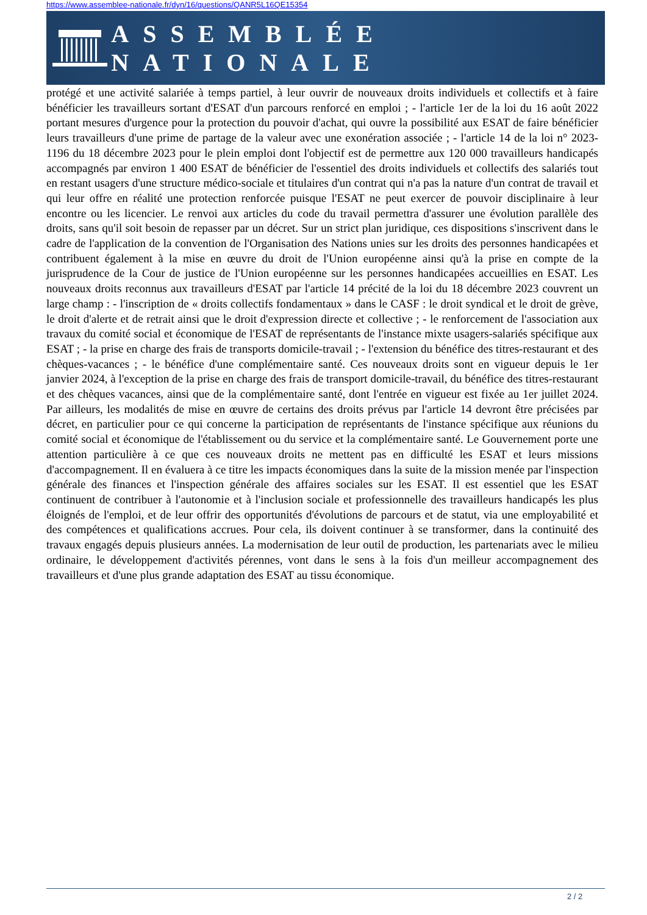https://www.assemblee-nationale.fr/dyn/16/questions/QANR5L16QE15354
ASSEMBLÉE NATIONALE
protégé et une activité salariée à temps partiel, à leur ouvrir de nouveaux droits individuels et collectifs et à faire bénéficier les travailleurs sortant d'ESAT d'un parcours renforcé en emploi ; - l'article 1er de la loi du 16 août 2022 portant mesures d'urgence pour la protection du pouvoir d'achat, qui ouvre la possibilité aux ESAT de faire bénéficier leurs travailleurs d'une prime de partage de la valeur avec une exonération associée ; - l'article 14 de la loi n° 2023-1196 du 18 décembre 2023 pour le plein emploi dont l'objectif est de permettre aux 120 000 travailleurs handicapés accompagnés par environ 1 400 ESAT de bénéficier de l'essentiel des droits individuels et collectifs des salariés tout en restant usagers d'une structure médico-sociale et titulaires d'un contrat qui n'a pas la nature d'un contrat de travail et qui leur offre en réalité une protection renforcée puisque l'ESAT ne peut exercer de pouvoir disciplinaire à leur encontre ou les licencier. Le renvoi aux articles du code du travail permettra d'assurer une évolution parallèle des droits, sans qu'il soit besoin de repasser par un décret. Sur un strict plan juridique, ces dispositions s'inscrivent dans le cadre de l'application de la convention de l'Organisation des Nations unies sur les droits des personnes handicapées et contribuent également à la mise en œuvre du droit de l'Union européenne ainsi qu'à la prise en compte de la jurisprudence de la Cour de justice de l'Union européenne sur les personnes handicapées accueillies en ESAT. Les nouveaux droits reconnus aux travailleurs d'ESAT par l'article 14 précité de la loi du 18 décembre 2023 couvrent un large champ : - l'inscription de « droits collectifs fondamentaux » dans le CASF : le droit syndical et le droit de grève, le droit d'alerte et de retrait ainsi que le droit d'expression directe et collective ; - le renforcement de l'association aux travaux du comité social et économique de l'ESAT de représentants de l'instance mixte usagers-salariés spécifique aux ESAT ; - la prise en charge des frais de transports domicile-travail ; - l'extension du bénéfice des titres-restaurant et des chèques-vacances ; - le bénéfice d'une complémentaire santé. Ces nouveaux droits sont en vigueur depuis le 1er janvier 2024, à l'exception de la prise en charge des frais de transport domicile-travail, du bénéfice des titres-restaurant et des chèques vacances, ainsi que de la complémentaire santé, dont l'entrée en vigueur est fixée au 1er juillet 2024. Par ailleurs, les modalités de mise en œuvre de certains des droits prévus par l'article 14 devront être précisées par décret, en particulier pour ce qui concerne la participation de représentants de l'instance spécifique aux réunions du comité social et économique de l'établissement ou du service et la complémentaire santé. Le Gouvernement porte une attention particulière à ce que ces nouveaux droits ne mettent pas en difficulté les ESAT et leurs missions d'accompagnement. Il en évaluera à ce titre les impacts économiques dans la suite de la mission menée par l'inspection générale des finances et l'inspection générale des affaires sociales sur les ESAT. Il est essentiel que les ESAT continuent de contribuer à l'autonomie et à l'inclusion sociale et professionnelle des travailleurs handicapés les plus éloignés de l'emploi, et de leur offrir des opportunités d'évolutions de parcours et de statut, via une employabilité et des compétences et qualifications accrues. Pour cela, ils doivent continuer à se transformer, dans la continuité des travaux engagés depuis plusieurs années. La modernisation de leur outil de production, les partenariats avec le milieu ordinaire, le développement d'activités pérennes, vont dans le sens à la fois d'un meilleur accompagnement des travailleurs et d'une plus grande adaptation des ESAT au tissu économique.
2 / 2